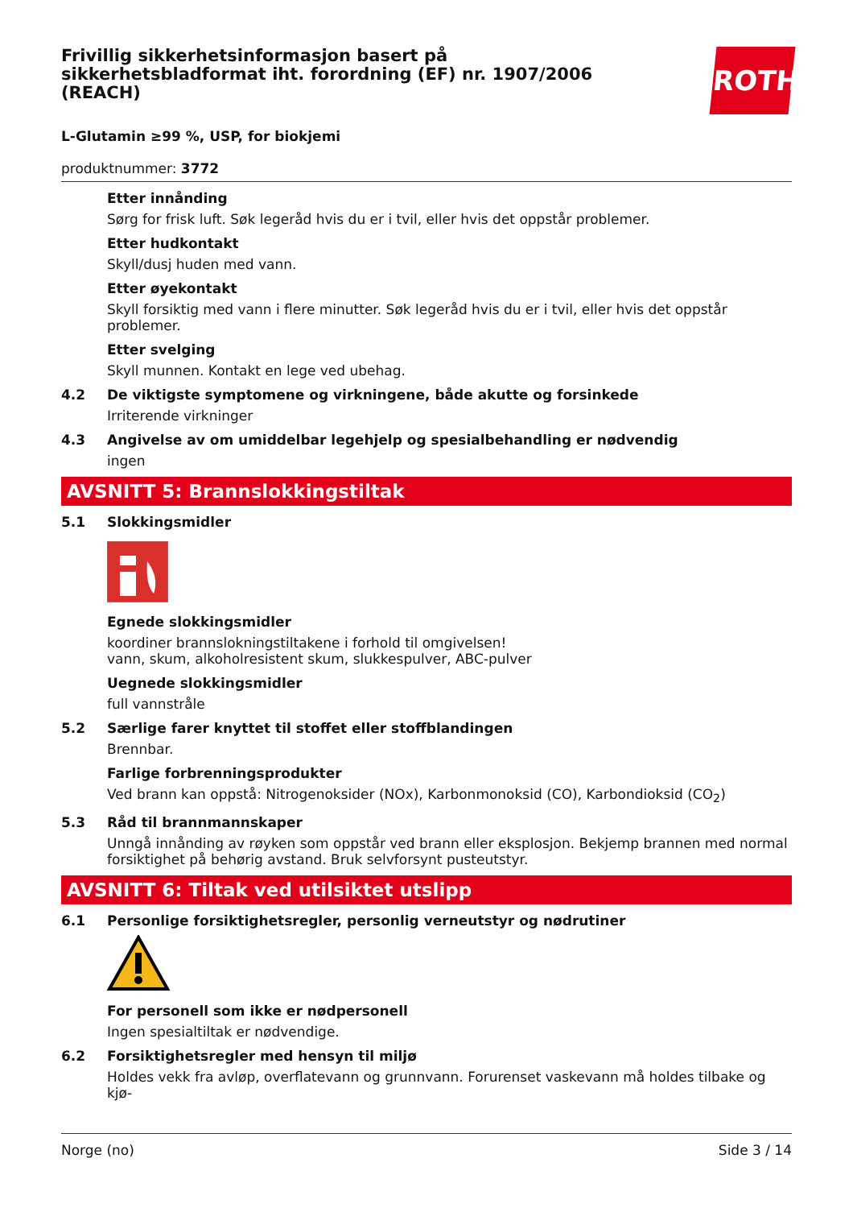ROTH
Frivillig sikkerhetsinformasjon basert på sikkerhetsbladformat iht. forordning (EF) nr. 1907/2006 (REACH)
L-Glutamin ≥99 %, USP, for biokjemi
produktnummer: 3772
Etter innånding
Sørg for frisk luft. Søk legeråd hvis du er i tvil, eller hvis det oppstår problemer.
Etter hudkontakt
Skyll/dusj huden med vann.
Etter øyekontakt
Skyll forsiktig med vann i flere minutter. Søk legeråd hvis du er i tvil, eller hvis det oppstår problemer.
Etter svelging
Skyll munnen. Kontakt en lege ved ubehag.
4.2 De viktigste symptomene og virkningene, både akutte og forsinkede
Irriterende virkninger
4.3 Angivelse av om umiddelbar legehjelp og spesialbehandling er nødvendig
ingen
AVSNITT 5: Brannslokkingstiltak
5.1 Slokkingsmidler
Egnede slokkingsmidler
koordiner brannslokningstiltakene i forhold til omgivelsen!
vann, skum, alkoholresistent skum, slukkespulver, ABC-pulver
Uegnede slokkingsmidler
full vannstråle
5.2 Særlige farer knyttet til stoffet eller stoffblandingen
Brennbar.
Farlige forbrenningsprodukter
Ved brann kan oppstå: Nitrogenoksider (NOx), Karbonmonoksid (CO), Karbondioksid (CO<sub>2</sub>)
5.3 Råd til brannmannskaper
Unngå innånding av røyken som oppstår ved brann eller eksplosjon. Bekjemp brannen med normal forsiktighet på behørig avstand. Bruk selvforsynt pusteutstyr.
AVSNITT 6: Tiltak ved utilsiktet utslipp
6.1 Personlige forsiktighetsregler, personlig verneutstyr og nødrutiner
For personell som ikke er nødpersonell
Ingen spesialtiltak er nødvendige.
6.2 Forsiktighetsregler med hensyn til miljø
Holdes vekk fra avløp, overflatevann og grunnvann. Forurenset vaskevann må holdes tilbake og kjø-
Norge (no) Side 3 / 14